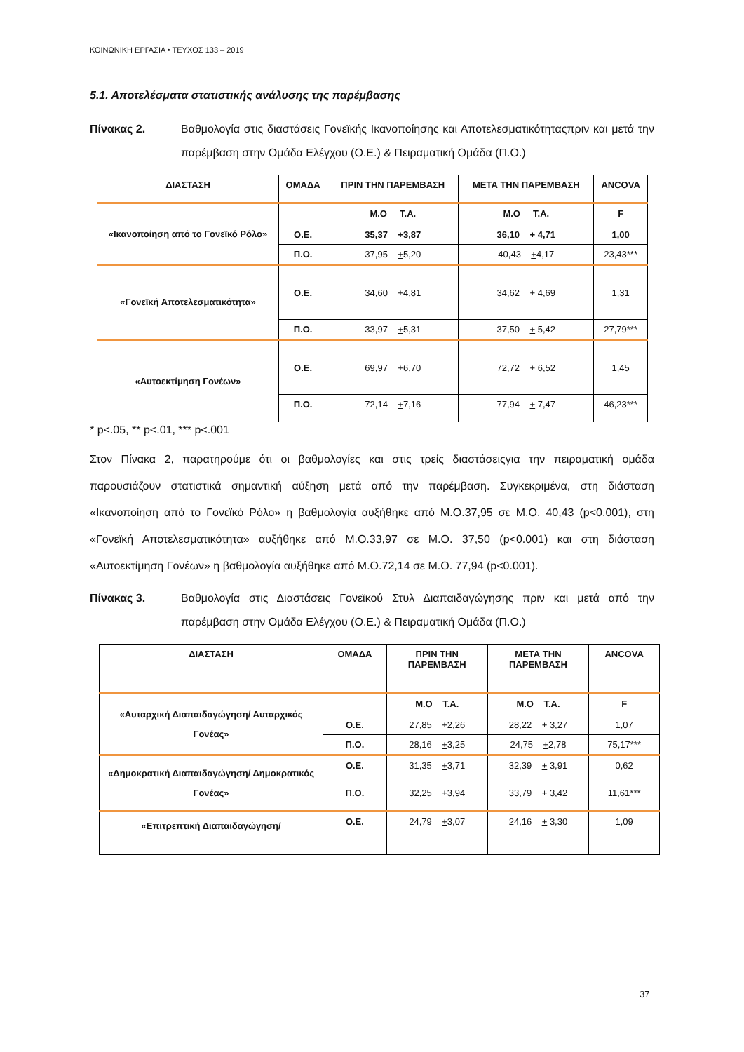ΚΟΙΝΩΝΙΚΗ ΕΡΓΑΣΙΑ • ΤΕΥΧΟΣ 133 – 2019
5.1. Αποτελέσματα στατιστικής ανάλυσης της παρέμβασης
Πίνακας 2. Βαθμολογία στις διαστάσεις Γονεϊκής Ικανοποίησης και Αποτελεσματικότηταςπριν και μετά την παρέμβαση στην Ομάδα Ελέγχου (Ο.Ε.) & Πειραματική Ομάδα (Π.Ο.)
| ΔΙΑΣΤΑΣΗ | ΟΜΑΔΑ | ΠΡΙΝ ΤΗΝ ΠΑΡΕΜΒΑΣΗ | ΜΕΤΑ ΤΗΝ ΠΑΡΕΜΒΑΣΗ | ANCOVA |
| --- | --- | --- | --- | --- |
| «Ικανοποίηση από το Γονεϊκό Ρόλο» | Ο.Ε. | Μ.Ο Τ.Α. 35,37 +3,87 | Μ.Ο Τ.Α. 36,10 + 4,71 | F 1,00 |
| | Π.Ο. | 37,95 + 5,20 | 40,43 + 4,17 | 23,43*** |
| «Γονεϊκή Αποτελεσματικότητα» | Ο.Ε. | 34,60 + 4,81 | 34,62 + 4,69 | 1,31 |
| | Π.Ο. | 33,97 + 5,31 | 37,50 + 5,42 | 27,79*** |
| «Αυτοεκτίμηση Γονέων» | Ο.Ε. | 69,97 + 6,70 | 72,72 + 6,52 | 1,45 |
| | Π.Ο. | 72,14 + 7,16 | 77,94 + 7,47 | 46,23*** |
* p<.05, ** p<.01, *** p<.001
Στον Πίνακα 2, παρατηρούμε ότι οι βαθμολογίες και στις τρείς διαστάσειςγια την πειραματική ομάδα παρουσιάζουν στατιστικά σημαντική αύξηση μετά από την παρέμβαση. Συγκεκριμένα, στη διάσταση «Ικανοποίηση από το Γονεϊκό Ρόλο» η βαθμολογία αυξήθηκε από Μ.Ο.37,95 σε Μ.Ο. 40,43 (p<0.001), στη «Γονεϊκή Αποτελεσματικότητα» αυξήθηκε από Μ.Ο.33,97 σε Μ.Ο. 37,50 (p<0.001) και στη διάσταση «Αυτοεκτίμηση Γονέων» η βαθμολογία αυξήθηκε από Μ.Ο.72,14 σε Μ.Ο. 77,94 (p<0.001).
Πίνακας 3. Βαθμολογία στις Διαστάσεις Γονεϊκού Στυλ Διαπαιδαγώγησης πριν και μετά από την παρέμβαση στην Ομάδα Ελέγχου (Ο.Ε.) & Πειραματική Ομάδα (Π.Ο.)
| ΔΙΑΣΤΑΣΗ | ΟΜΑΔΑ | ΠΡΙΝ ΤΗΝ ΠΑΡΕΜΒΑΣΗ | ΜΕΤΑ ΤΗΝ ΠΑΡΕΜΒΑΣΗ | ANCOVA |
| --- | --- | --- | --- | --- |
| «Αυταρχική Διαπαιδαγώγηση/ Αυταρχικός Γονέας» | Ο.Ε. | Μ.Ο Τ.Α. 27,85 + 2,26 | Μ.Ο Τ.Α. 28,22 + 3,27 | F 1,07 |
| | Π.Ο. | 28,16 + 3,25 | 24,75 + 2,78 | 75,17*** |
| «Δημοκρατική Διαπαιδαγώγηση/ Δημοκρατικός Γονέας» | Ο.Ε. | 31,35 + 3,71 | 32,39 + 3,91 | 0,62 |
| | Π.Ο. | 32,25 + 3,94 | 33,79 + 3,42 | 11,61*** |
| «Επιτρεπτική Διαπαιδαγώγηση/ | Ο.Ε. | 24,79 + 3,07 | 24,16 + 3,30 | 1,09 |
37